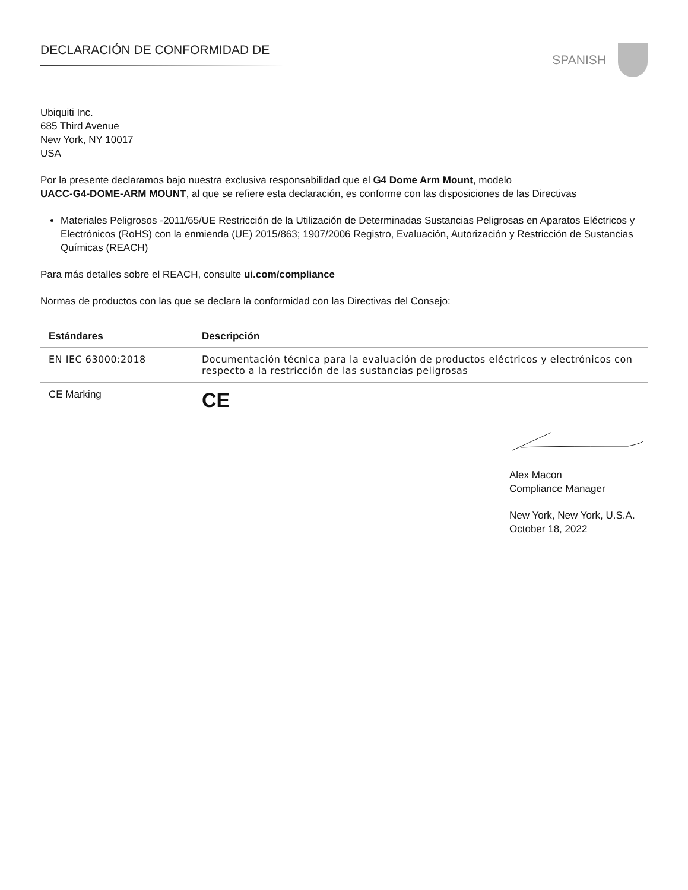DECLARACIÓN DE CONFORMIDAD DE SPANISH
Ubiquiti Inc.
685 Third Avenue
New York, NY 10017
USA
Por la presente declaramos bajo nuestra exclusiva responsabilidad que el G4 Dome Arm Mount, modelo
UACC-G4-DOME-ARM MOUNT, al que se refiere esta declaración, es conforme con las disposiciones de las Directivas
Materiales Peligrosos -2011/65/UE Restricción de la Utilización de Determinadas Sustancias Peligrosas en Aparatos Eléctricos y Electrónicos (RoHS) con la enmienda (UE) 2015/863; 1907/2006 Registro, Evaluación, Autorización y Restricción de Sustancias Químicas (REACH)
Para más detalles sobre el REACH, consulte ui.com/compliance
Normas de productos con las que se declara la conformidad con las Directivas del Consejo:
| Estándares | Descripción |
| --- | --- |
| EN IEC 63000:2018 | Documentación técnica para la evaluación de productos eléctricos y electrónicos con respecto a la restricción de las sustancias peligrosas |
| CE Marking | CE |
Alex Macon
Compliance Manager
New York, New York, U.S.A.
October 18, 2022